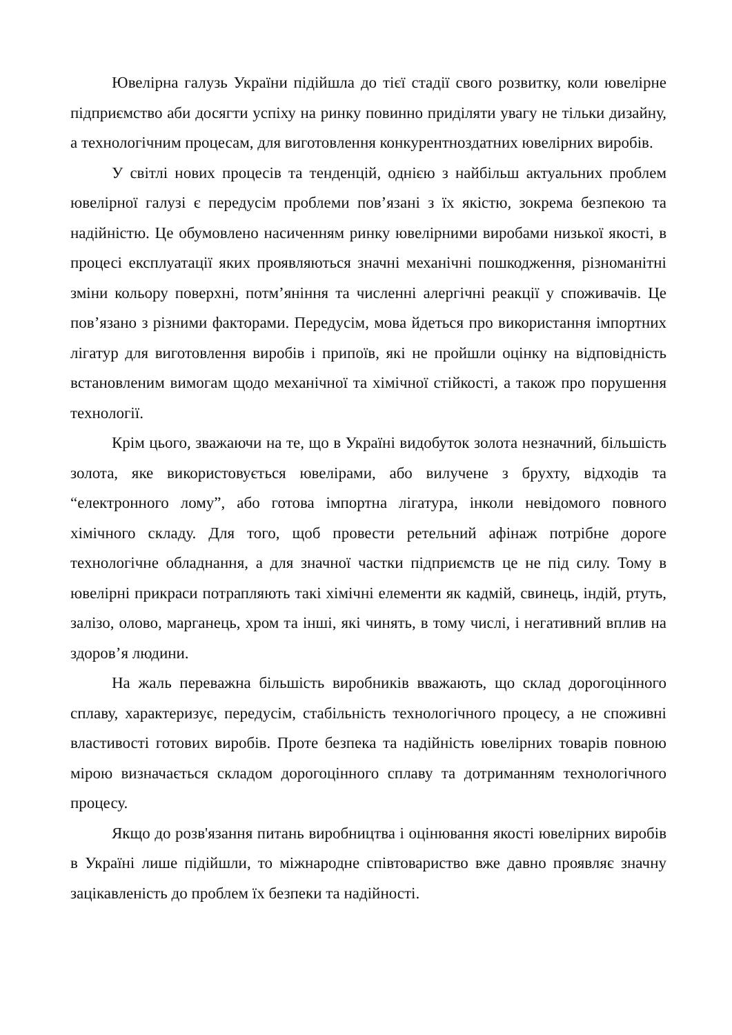Ювелірна галузь України підійшла до тієї стадії свого розвитку, коли ювелірне підприємство аби досягти успіху на ринку повинно приділяти увагу не тільки дизайну, а технологічним процесам, для виготовлення конкурентноздатних ювелірних виробів.
У світлі нових процесів та тенденцій, однією з найбільш актуальних проблем ювелірної галузі є передусім проблеми пов’язані з їх якістю, зокрема безпекою та надійністю. Це обумовлено насиченням ринку ювелірними виробами низької якості, в процесі експлуатації яких проявляються значні механічні пошкодження, різноманітні зміни кольору поверхні, потм’яніння та численні алергічні реакції у споживачів. Це пов’язано з різними факторами. Передусім, мова йдеться про використання імпортних лігатур для виготовлення виробів і припоїв, які не пройшли оцінку на відповідність встановленим вимогам щодо механічної та хімічної стійкості, а також про порушення технології.
Крім цього, зважаючи на те, що в Україні видобуток золота незначний, більшість золота, яке використовується ювелірами, або вилучене з брухту, відходів та “електронного лому”, або готова імпортна лігатура, інколи невідомого повного хімічного складу. Для того, щоб провести ретельний афінаж потрібне дороге технологічне обладнання, а для значної частки підприємств це не під силу. Тому в ювелірні прикраси потрапляють такі хімічні елементи як кадмій, свинець, індій, ртуть, залізо, олово, марганець, хром та інші, які чинять, в тому числі, і негативний вплив на здоров’я людини.
На жаль переважна більшість виробників вважають, що склад дорогоцінного сплаву, характеризує, передусім, стабільність технологічного процесу, а не споживні властивості готових виробів. Проте безпека та надійність ювелірних товарів повною мірою визначається складом дорогоцінного сплаву та дотриманням технологічного процесу.
Якщо до розв'язання питань виробництва і оцінювання якості ювелірних виробів в Україні лише підійшли, то міжнародне співтовариство вже давно проявляє значну зацікавленість до проблем їх безпеки та надійності.